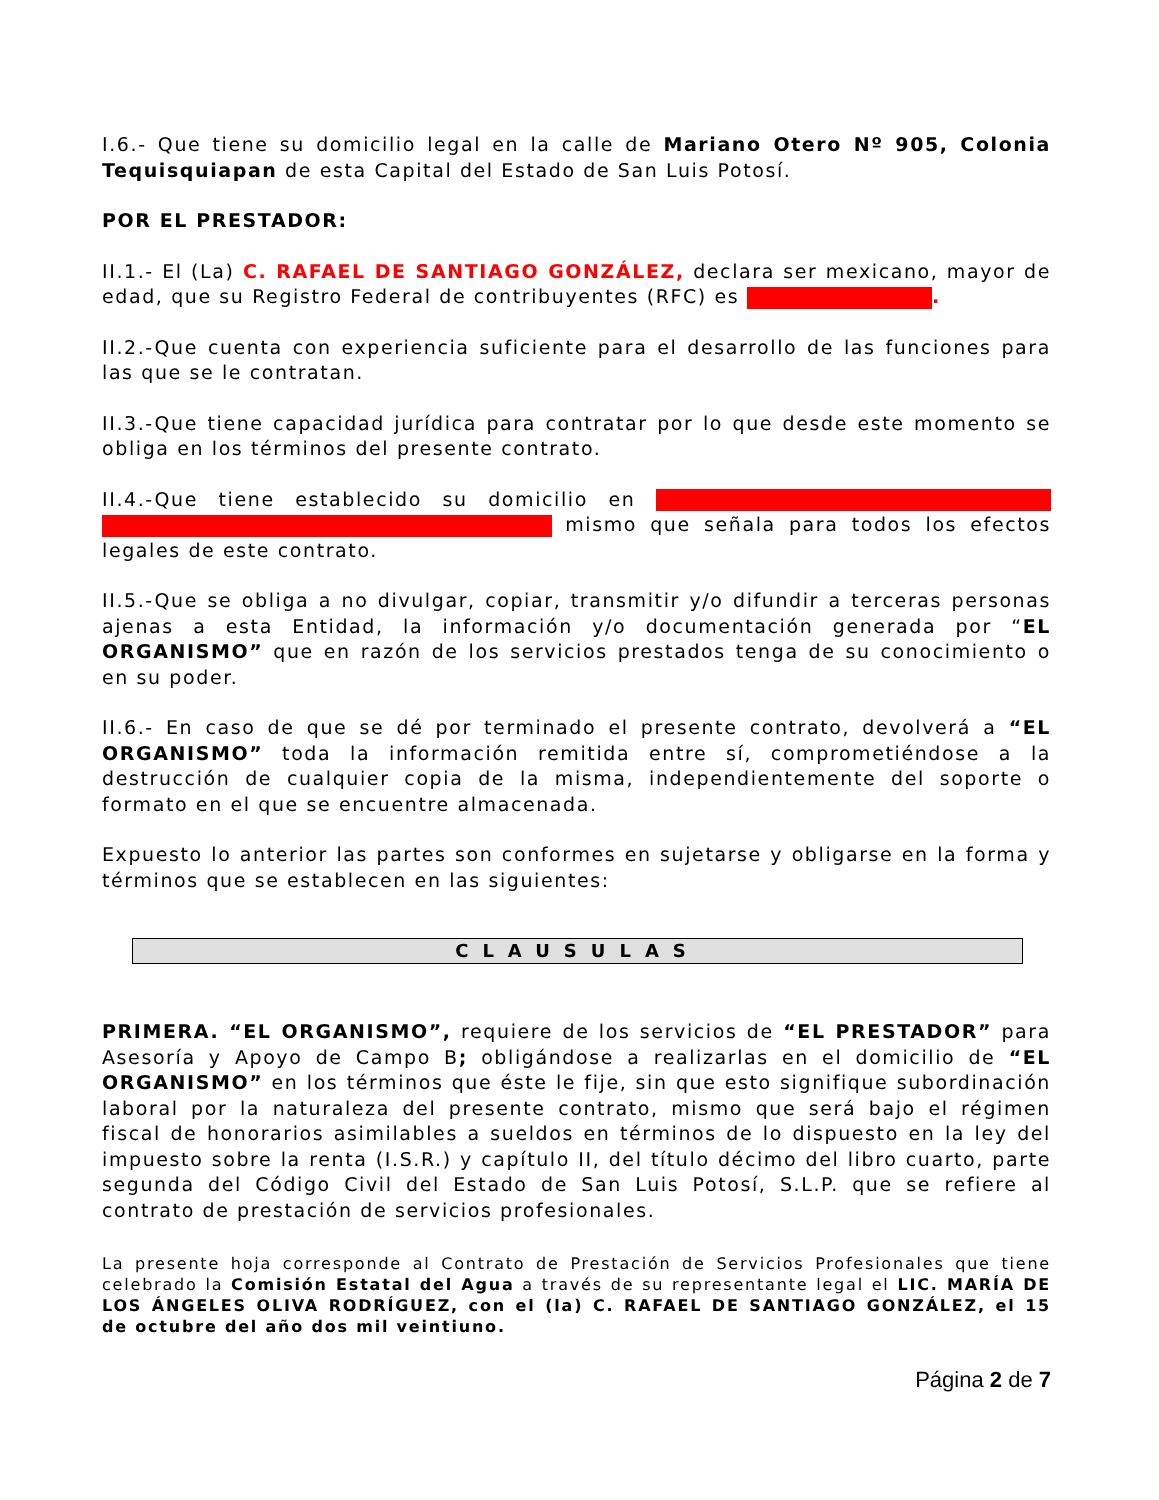I.6.- Que tiene su domicilio legal en la calle de Mariano Otero Nº 905, Colonia Tequisquiapan de esta Capital del Estado de San Luis Potosí.
POR EL PRESTADOR:
II.1.- El (La) C. RAFAEL DE SANTIAGO GONZÁLEZ, declara ser mexicano, mayor de edad, que su Registro Federal de contribuyentes (RFC) es .
II.2.-Que cuenta con experiencia suficiente para el desarrollo de las funciones para las que se le contratan.
II.3.-Que tiene capacidad jurídica para contratar por lo que desde este momento se obliga en los términos del presente contrato.
II.4.-Que tiene establecido su domicilio en mismo que señala para todos los efectos legales de este contrato.
II.5.-Que se obliga a no divulgar, copiar, transmitir y/o difundir a terceras personas ajenas a esta Entidad, la información y/o documentación generada por “EL ORGANISMO” que en razón de los servicios prestados tenga de su conocimiento o en su poder.
II.6.- En caso de que se dé por terminado el presente contrato, devolverá a “EL ORGANISMO” toda la información remitida entre sí, comprometiéndose a la destrucción de cualquier copia de la misma, independientemente del soporte o formato en el que se encuentre almacenada.
Expuesto lo anterior las partes son conformes en sujetarse y obligarse en la forma y términos que se establecen en las siguientes:
CLAUSULAS
PRIMERA. “EL ORGANISMO”, requiere de los servicios de “EL PRESTADOR” para Asesoría y Apoyo de Campo B; obligándose a realizarlas en el domicilio de “EL ORGANISMO” en los términos que éste le fije, sin que esto signifique subordinación laboral por la naturaleza del presente contrato, mismo que será bajo el régimen fiscal de honorarios asimilables a sueldos en términos de lo dispuesto en la ley del impuesto sobre la renta (I.S.R.) y capítulo II, del título décimo del libro cuarto, parte segunda del Código Civil del Estado de San Luis Potosí, S.L.P. que se refiere al contrato de prestación de servicios profesionales.
La presente hoja corresponde al Contrato de Prestación de Servicios Profesionales que tiene celebrado la Comisión Estatal del Agua a través de su representante legal el LIC. MARÍA DE LOS ÁNGELES OLIVA RODRÍGUEZ, con el (la) C. RAFAEL DE SANTIAGO GONZÁLEZ, el 15 de octubre del año dos mil veintiuno.
Página 2 de 7